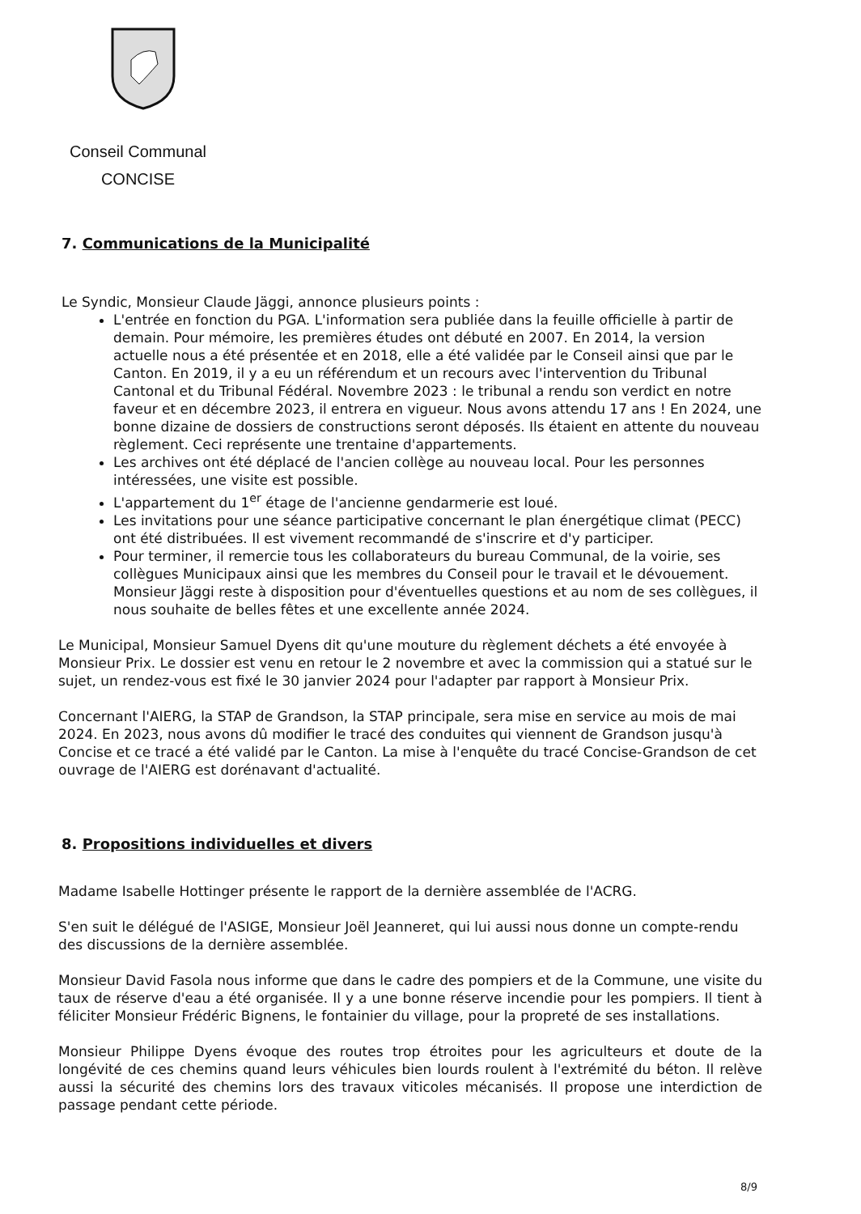Conseil Communal
CONCISE
7. Communications de la Municipalité
Le Syndic, Monsieur Claude Jäggi, annonce plusieurs points :
L'entrée en fonction du PGA. L'information sera publiée dans la feuille officielle à partir de demain. Pour mémoire, les premières études ont débuté en 2007. En 2014, la version actuelle nous a été présentée et en 2018, elle a été validée par le Conseil ainsi que par le Canton. En 2019, il y a eu un référendum et un recours avec l'intervention du Tribunal Cantonal et du Tribunal Fédéral. Novembre 2023 : le tribunal a rendu son verdict en notre faveur et en décembre 2023, il entrera en vigueur. Nous avons attendu 17 ans ! En 2024, une bonne dizaine de dossiers de constructions seront déposés. Ils étaient en attente du nouveau règlement. Ceci représente une trentaine d'appartements.
Les archives ont été déplacé de l'ancien collège au nouveau local. Pour les personnes intéressées, une visite est possible.
L'appartement du 1<sup>er</sup> étage de l'ancienne gendarmerie est loué.
Les invitations pour une séance participative concernant le plan énergétique climat (PECC) ont été distribuées. Il est vivement recommandé de s'inscrire et d'y participer.
Pour terminer, il remercie tous les collaborateurs du bureau Communal, de la voirie, ses collègues Municipaux ainsi que les membres du Conseil pour le travail et le dévouement. Monsieur Jäggi reste à disposition pour d'éventuelles questions et au nom de ses collègues, il nous souhaite de belles fêtes et une excellente année 2024.
Le Municipal, Monsieur Samuel Dyens dit qu'une mouture du règlement déchets a été envoyée à Monsieur Prix. Le dossier est venu en retour le 2 novembre et avec la commission qui a statué sur le sujet, un rendez-vous est fixé le 30 janvier 2024 pour l'adapter par rapport à Monsieur Prix.
Concernant l'AIERG, la STAP de Grandson, la STAP principale, sera mise en service au mois de mai 2024. En 2023, nous avons dû modifier le tracé des conduites qui viennent de Grandson jusqu'à Concise et ce tracé a été validé par le Canton. La mise à l'enquête du tracé Concise-Grandson de cet ouvrage de l'AIERG est dorénavant d'actualité.
8. Propositions individuelles et divers
Madame Isabelle Hottinger présente le rapport de la dernière assemblée de l'ACRG.
S'en suit le délégué de l'ASIGE, Monsieur Joël Jeanneret, qui lui aussi nous donne un compte-rendu des discussions de la dernière assemblée.
Monsieur David Fasola nous informe que dans le cadre des pompiers et de la Commune, une visite du taux de réserve d'eau a été organisée. Il y a une bonne réserve incendie pour les pompiers. Il tient à féliciter Monsieur Frédéric Bignens, le fontainier du village, pour la propreté de ses installations.
Monsieur Philippe Dyens évoque des routes trop étroites pour les agriculteurs et doute de la longévité de ces chemins quand leurs véhicules bien lourds roulent à l'extrémité du béton. Il relève aussi la sécurité des chemins lors des travaux viticoles mécanisés. Il propose une interdiction de passage pendant cette période.
8/9